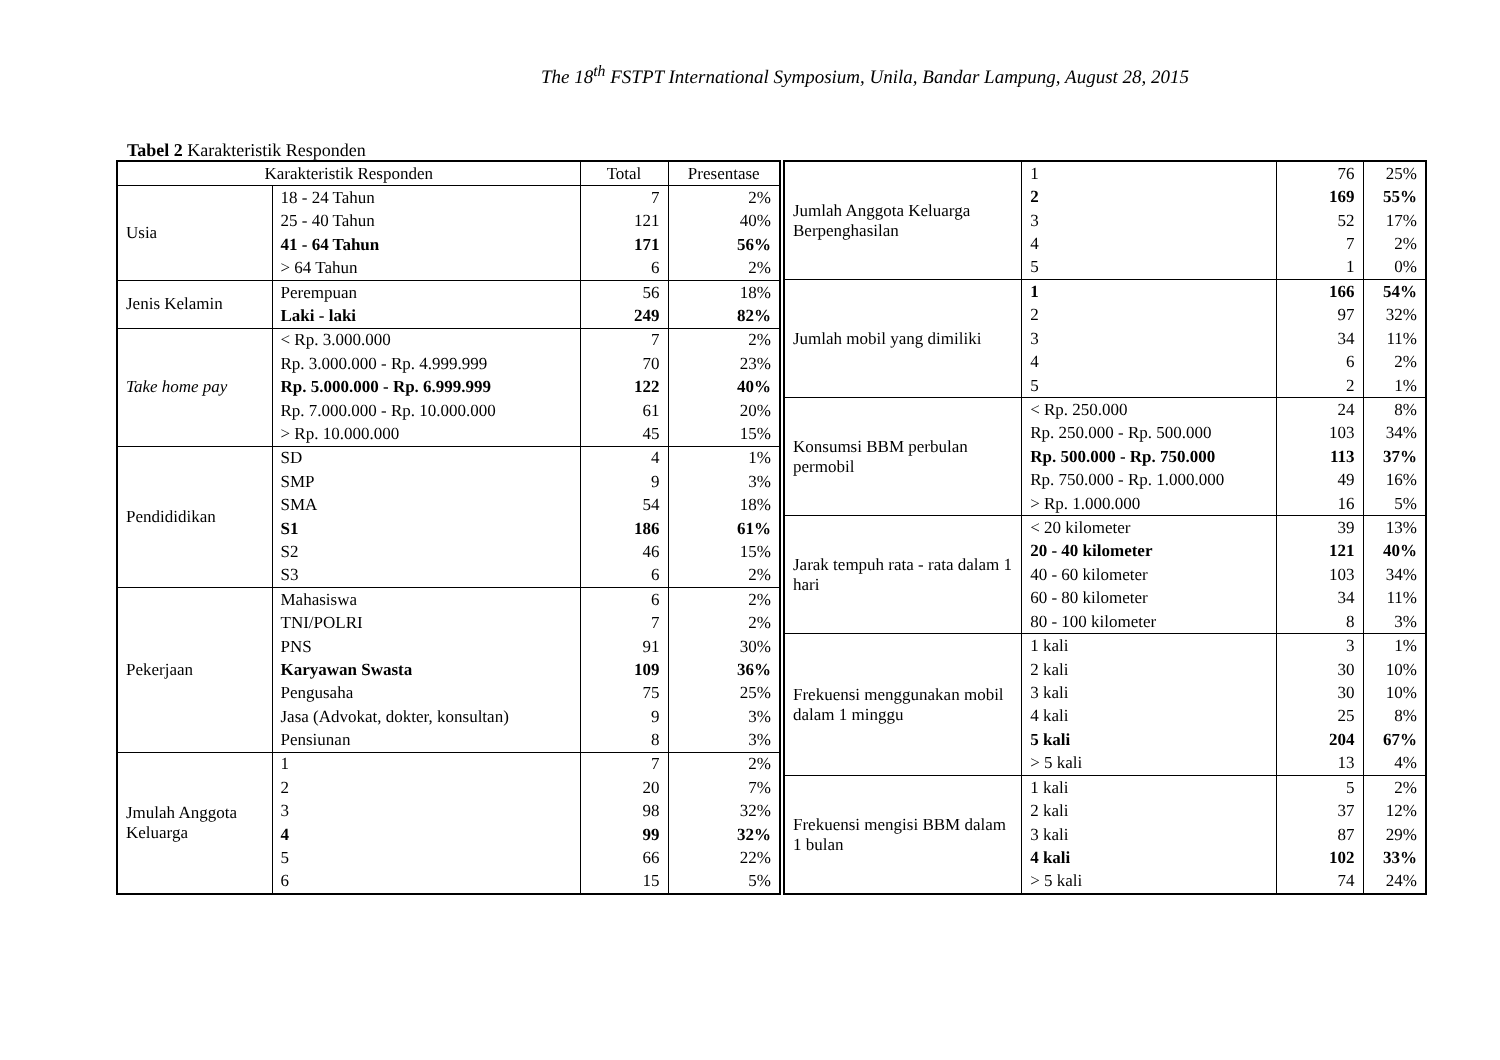The 18<sup>th</sup> FSTPT International Symposium, Unila, Bandar Lampung, August 28, 2015
Tabel 2 Karakteristik Responden
| Karakteristik Responden | | Total | Presentase |
| --- | --- | --- | --- |
| Usia | 18 - 24 Tahun | 7 | 2% |
| | 25 - 40 Tahun | 121 | 40% |
| | 41 - 64 Tahun | 171 | 56% |
| | > 64 Tahun | 6 | 2% |
| Jenis Kelamin | Perempuan | 56 | 18% |
| | Laki - laki | 249 | 82% |
| Take home pay | < Rp. 3.000.000 | 7 | 2% |
| | Rp. 3.000.000 - Rp. 4.999.999 | 70 | 23% |
| | Rp. 5.000.000 - Rp. 6.999.999 | 122 | 40% |
| | Rp. 7.000.000 - Rp. 10.000.000 | 61 | 20% |
| | > Rp. 10.000.000 | 45 | 15% |
| Pendididikan | SD | 4 | 1% |
| | SMP | 9 | 3% |
| | SMA | 54 | 18% |
| | S1 | 186 | 61% |
| | S2 | 46 | 15% |
| | S3 | 6 | 2% |
| Pekerjaan | Mahasiswa | 6 | 2% |
| | TNI/POLRI | 7 | 2% |
| | PNS | 91 | 30% |
| | Karyawan Swasta | 109 | 36% |
| | Pengusaha | 75 | 25% |
| | Jasa (Advokat, dokter, konsultan) | 9 | 3% |
| | Pensiunan | 8 | 3% |
| Jmulah Anggota Keluarga | 1 | 7 | 2% |
| | 2 | 20 | 7% |
| | 3 | 98 | 32% |
| | 4 | 99 | 32% |
| | 5 | 66 | 22% |
| | 6 | 15 | 5% |
| Jumlah Anggota Keluarga Berpenghasilan | 1 | 76 | 25% |
| | 2 | 169 | 55% |
| | 3 | 52 | 17% |
| | 4 | 7 | 2% |
| | 5 | 1 | 0% |
| Jumlah mobil yang dimiliki | 1 | 166 | 54% |
| | 2 | 97 | 32% |
| | 3 | 34 | 11% |
| | 4 | 6 | 2% |
| | 5 | 2 | 1% |
| Konsumsi BBM perbulan permobil | < Rp. 250.000 | 24 | 8% |
| | Rp. 250.000 - Rp. 500.000 | 103 | 34% |
| | Rp. 500.000 - Rp. 750.000 | 113 | 37% |
| | Rp. 750.000 - Rp. 1.000.000 | 49 | 16% |
| | > Rp. 1.000.000 | 16 | 5% |
| Jarak tempuh rata - rata dalam 1 hari | < 20 kilometer | 39 | 13% |
| | 20 - 40 kilometer | 121 | 40% |
| | 40 - 60 kilometer | 103 | 34% |
| | 60 - 80 kilometer | 34 | 11% |
| | 80 - 100 kilometer | 8 | 3% |
| Frekuensi menggunakan mobil dalam 1 minggu | 1 kali | 3 | 1% |
| | 2 kali | 30 | 10% |
| | 3 kali | 30 | 10% |
| | 4 kali | 25 | 8% |
| | 5 kali | 204 | 67% |
| | > 5 kali | 13 | 4% |
| Frekuensi mengisi BBM dalam 1 bulan | 1 kali | 5 | 2% |
| | 2 kali | 37 | 12% |
| | 3 kali | 87 | 29% |
| | 4 kali | 102 | 33% |
| | > 5 kali | 74 | 24% |